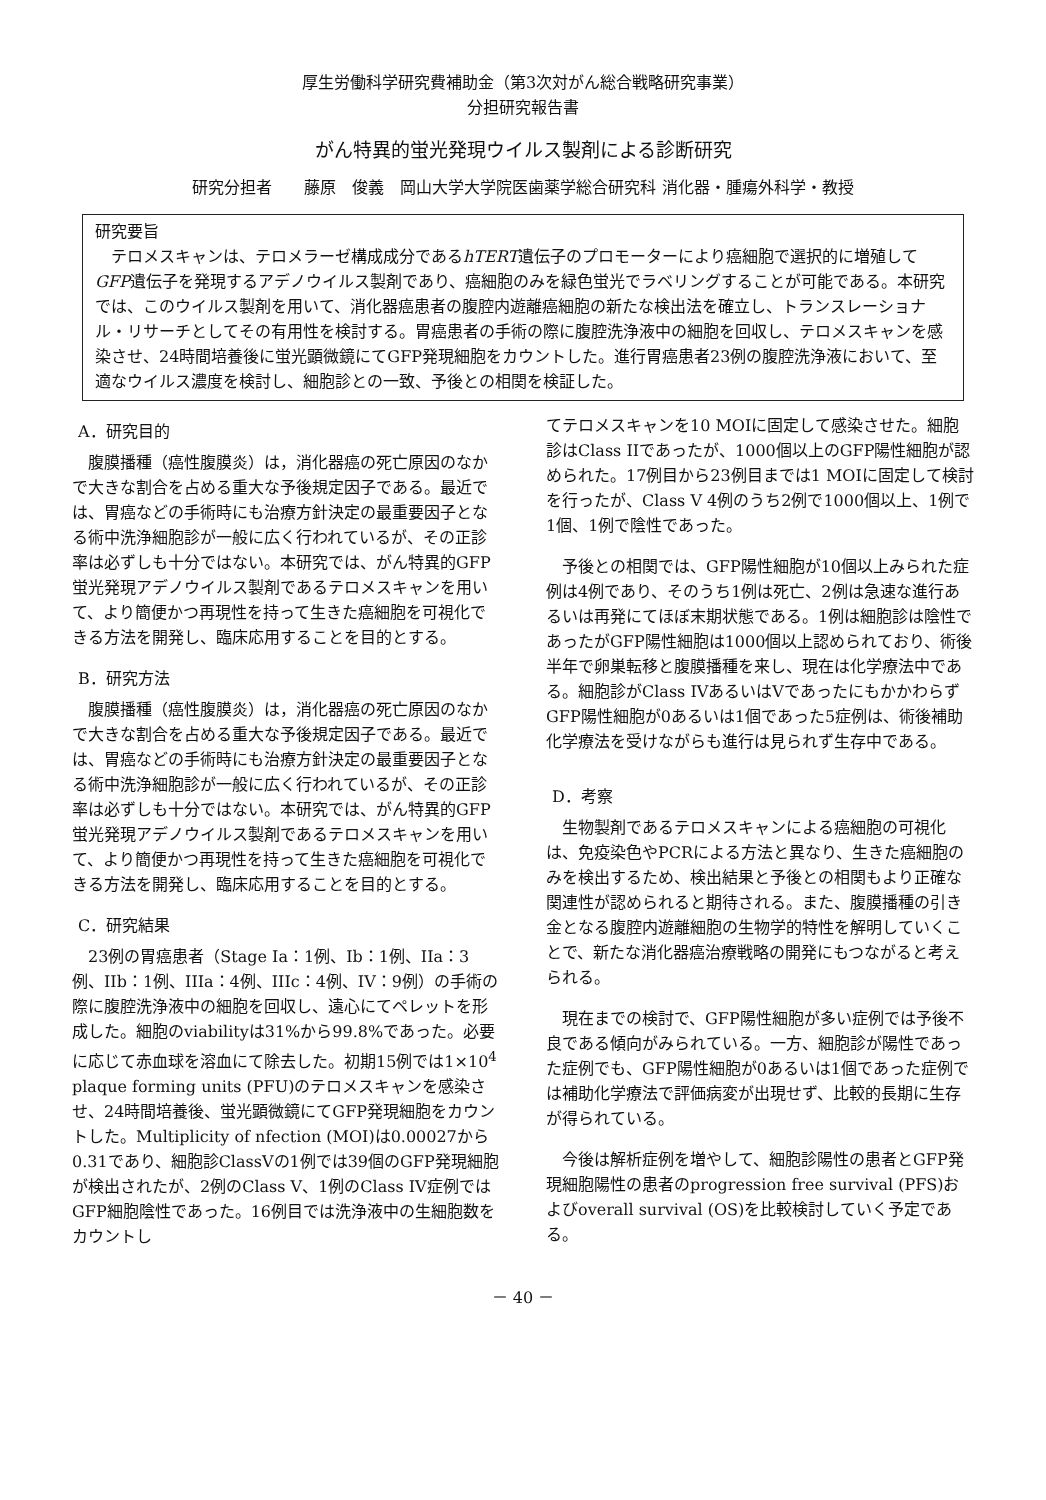厚生労働科学研究費補助金（第3次対がん総合戦略研究事業）
分担研究報告書
がん特異的蛍光発現ウイルス製剤による診断研究
研究分担者　　藤原　俊義　岡山大学大学院医歯薬学総合研究科 消化器・腫瘍外科学・教授
研究要旨
テロメスキャンは、テロメラーゼ構成成分であるhTERT遺伝子のプロモーターにより癌細胞で選択的に増殖してGFP遺伝子を発現するアデノウイルス製剤であり、癌細胞のみを緑色蛍光でラベリングすることが可能である。本研究では、このウイルス製剤を用いて、消化器癌患者の腹腔内遊離癌細胞の新たな検出法を確立し、トランスレーショナル・リサーチとしてその有用性を検討する。胃癌患者の手術の際に腹腔洗浄液中の細胞を回収し、テロメスキャンを感染させ、24時間培養後に蛍光顕微鏡にてGFP発現細胞をカウントした。進行胃癌患者23例の腹腔洗浄液において、至適なウイルス濃度を検討し、細胞診との一致、予後との相関を検証した。
A．研究目的
腹膜播種（癌性腹膜炎）は，消化器癌の死亡原因のなかで大きな割合を占める重大な予後規定因子である。最近では、胃癌などの手術時にも治療方針決定の最重要因子となる術中洗浄細胞診が一般に広く行われているが、その正診率は必ずしも十分ではない。本研究では、がん特異的GFP蛍光発現アデノウイルス製剤であるテロメスキャンを用いて、より簡便かつ再現性を持って生きた癌細胞を可視化できる方法を開発し、臨床応用することを目的とする。
B．研究方法
腹膜播種（癌性腹膜炎）は，消化器癌の死亡原因のなかで大きな割合を占める重大な予後規定因子である。最近では、胃癌などの手術時にも治療方針決定の最重要因子となる術中洗浄細胞診が一般に広く行われているが、その正診率は必ずしも十分ではない。本研究では、がん特異的GFP蛍光発現アデノウイルス製剤であるテロメスキャンを用いて、より簡便かつ再現性を持って生きた癌細胞を可視化できる方法を開発し、臨床応用することを目的とする。
C．研究結果
23例の胃癌患者（Stage Ia：1例、Ib：1例、IIa：3例、IIb：1例、IIIa：4例、IIIc：4例、IV：9例）の手術の際に腹腔洗浄液中の細胞を回収し、遠心にてペレットを形成した。細胞のviabilityは31%から99.8%であった。必要に応じて赤血球を溶血にて除去した。初期15例では1×10<sup>4</sup> plaque forming units (PFU)のテロメスキャンを感染させ、24時間培養後、蛍光顕微鏡にてGFP発現細胞をカウントした。Multiplicity of nfection (MOI)は0.00027から0.31であり、細胞診ClassVの1例では39個のGFP発現細胞が検出されたが、2例のClass V、1例のClass IV症例ではGFP細胞陰性であった。16例目では洗浄液中の生細胞数をカウントし
てテロメスキャンを10 MOIに固定して感染させた。細胞診はClass IIであったが、1000個以上のGFP陽性細胞が認められた。17例目から23例目までは1 MOIに固定して検討を行ったが、Class V 4例のうち2例で1000個以上、1例で1個、1例で陰性であった。
予後との相関では、GFP陽性細胞が10個以上みられた症例は4例であり、そのうち1例は死亡、2例は急速な進行あるいは再発にてほぼ末期状態である。1例は細胞診は陰性であったがGFP陽性細胞は1000個以上認められており、術後半年で卵巣転移と腹膜播種を来し、現在は化学療法中である。細胞診がClass IVあるいはVであったにもかかわらずGFP陽性細胞が0あるいは1個であった5症例は、術後補助化学療法を受けながらも進行は見られず生存中である。
D．考察
生物製剤であるテロメスキャンによる癌細胞の可視化は、免疫染色やPCRによる方法と異なり、生きた癌細胞のみを検出するため、検出結果と予後との相関もより正確な関連性が認められると期待される。また、腹膜播種の引き金となる腹腔内遊離細胞の生物学的特性を解明していくことで、新たな消化器癌治療戦略の開発にもつながると考えられる。
現在までの検討で、GFP陽性細胞が多い症例では予後不良である傾向がみられている。一方、細胞診が陽性であった症例でも、GFP陽性細胞が0あるいは1個であった症例では補助化学療法で評価病変が出現せず、比較的長期に生存が得られている。
今後は解析症例を増やして、細胞診陽性の患者とGFP発現細胞陽性の患者のprogression free survival (PFS)およびoverall survival (OS)を比較検討していく予定である。
－ 40 －